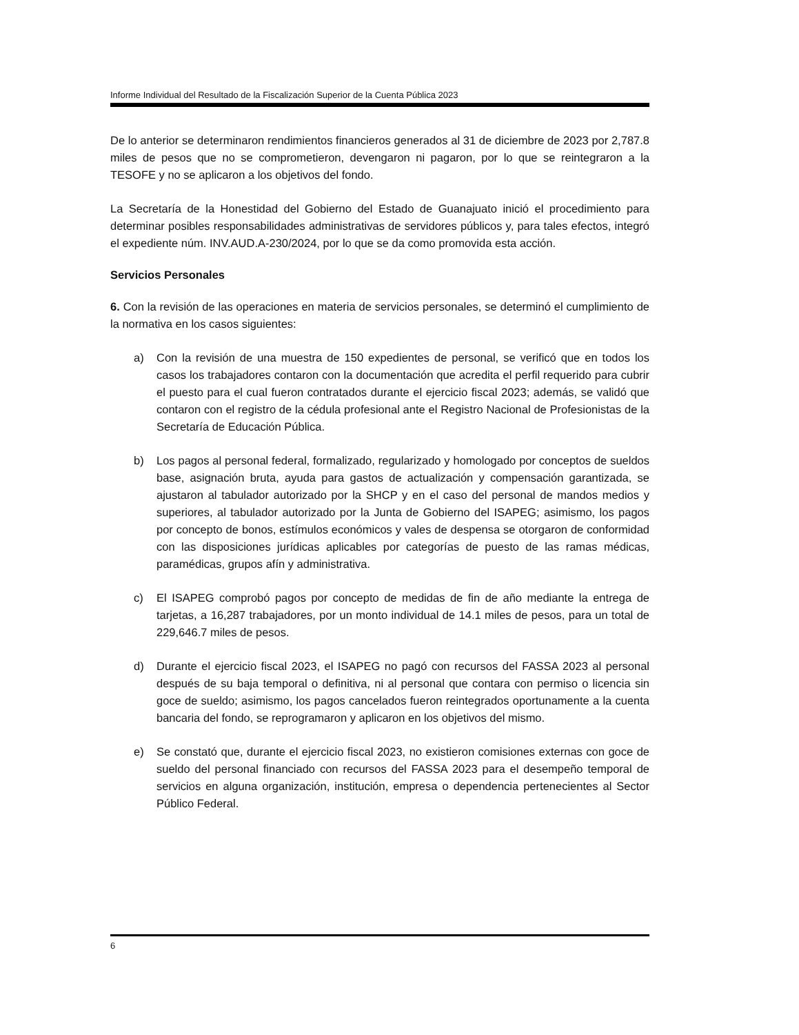Informe Individual del Resultado de la Fiscalización Superior de la Cuenta Pública 2023
De lo anterior se determinaron rendimientos financieros generados al 31 de diciembre de 2023 por 2,787.8 miles de pesos que no se comprometieron, devengaron ni pagaron, por lo que se reintegraron a la TESOFE y no se aplicaron a los objetivos del fondo.
La Secretaría de la Honestidad del Gobierno del Estado de Guanajuato inició el procedimiento para determinar posibles responsabilidades administrativas de servidores públicos y, para tales efectos, integró el expediente núm. INV.AUD.A-230/2024, por lo que se da como promovida esta acción.
Servicios Personales
6. Con la revisión de las operaciones en materia de servicios personales, se determinó el cumplimiento de la normativa en los casos siguientes:
a) Con la revisión de una muestra de 150 expedientes de personal, se verificó que en todos los casos los trabajadores contaron con la documentación que acredita el perfil requerido para cubrir el puesto para el cual fueron contratados durante el ejercicio fiscal 2023; además, se validó que contaron con el registro de la cédula profesional ante el Registro Nacional de Profesionistas de la Secretaría de Educación Pública.
b) Los pagos al personal federal, formalizado, regularizado y homologado por conceptos de sueldos base, asignación bruta, ayuda para gastos de actualización y compensación garantizada, se ajustaron al tabulador autorizado por la SHCP y en el caso del personal de mandos medios y superiores, al tabulador autorizado por la Junta de Gobierno del ISAPEG; asimismo, los pagos por concepto de bonos, estímulos económicos y vales de despensa se otorgaron de conformidad con las disposiciones jurídicas aplicables por categorías de puesto de las ramas médicas, paramédicas, grupos afín y administrativa.
c) El ISAPEG comprobó pagos por concepto de medidas de fin de año mediante la entrega de tarjetas, a 16,287 trabajadores, por un monto individual de 14.1 miles de pesos, para un total de 229,646.7 miles de pesos.
d) Durante el ejercicio fiscal 2023, el ISAPEG no pagó con recursos del FASSA 2023 al personal después de su baja temporal o definitiva, ni al personal que contara con permiso o licencia sin goce de sueldo; asimismo, los pagos cancelados fueron reintegrados oportunamente a la cuenta bancaria del fondo, se reprogramaron y aplicaron en los objetivos del mismo.
e) Se constató que, durante el ejercicio fiscal 2023, no existieron comisiones externas con goce de sueldo del personal financiado con recursos del FASSA 2023 para el desempeño temporal de servicios en alguna organización, institución, empresa o dependencia pertenecientes al Sector Público Federal.
6